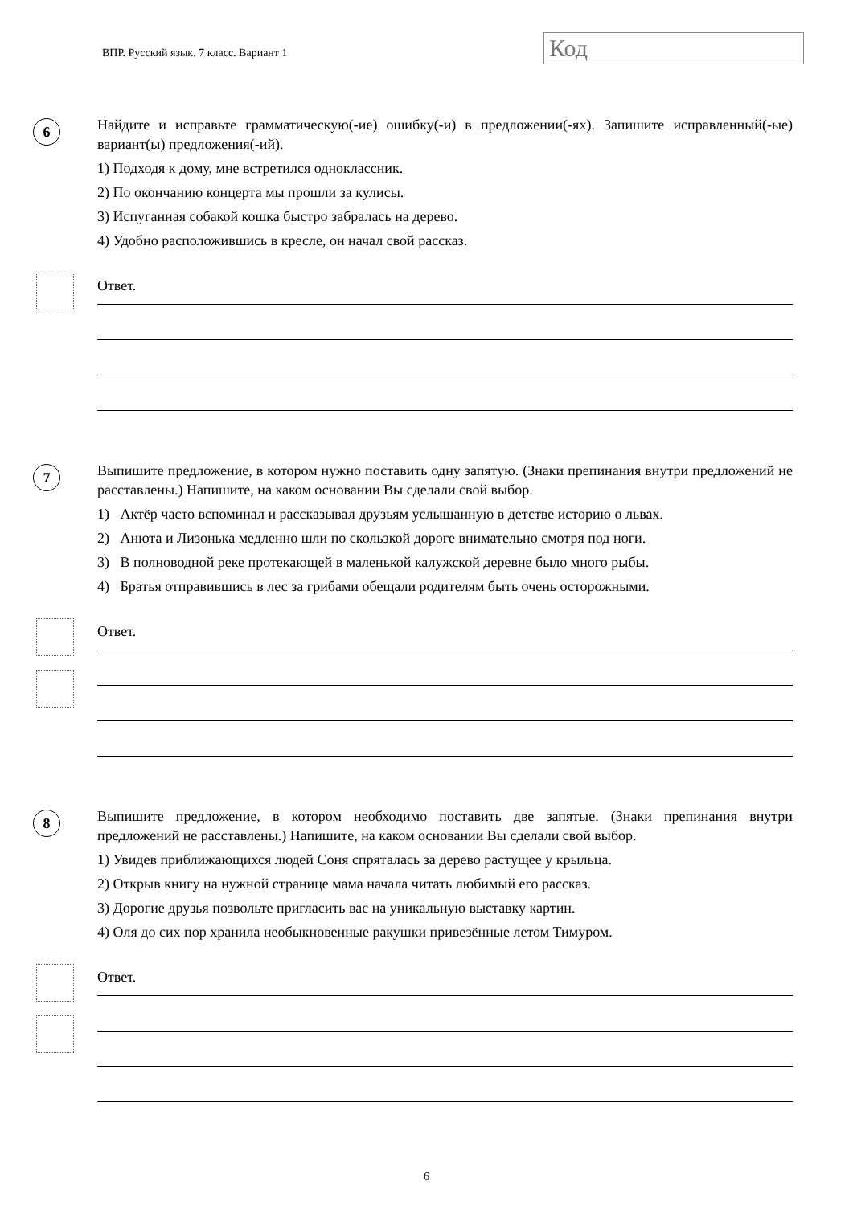ВПР. Русский язык. 7 класс. Вариант 1
Код
6
Найдите и исправьте грамматическую(-ие) ошибку(-и) в предложении(-ях). Запишите исправленный(-ые) вариант(ы) предложения(-ий).
1) Подходя к дому, мне встретился одноклассник.
2) По окончанию концерта мы прошли за кулисы.
3) Испуганная собакой кошка быстро забралась на дерево.
4) Удобно расположившись в кресле, он начал свой рассказ.
Ответ.
7
Выпишите предложение, в котором нужно поставить одну запятую. (Знаки препинания внутри предложений не расставлены.) Напишите, на каком основании Вы сделали свой выбор.
1) Актёр часто вспоминал и рассказывал друзьям услышанную в детстве историю о львах.
2) Анюта и Лизонька медленно шли по скользкой дороге внимательно смотря под ноги.
3) В полноводной реке протекающей в маленькой калужской деревне было много рыбы.
4) Братья отправившись в лес за грибами обещали родителям быть очень осторожными.
Ответ.
8
Выпишите предложение, в котором необходимо поставить две запятые. (Знаки препинания внутри предложений не расставлены.) Напишите, на каком основании Вы сделали свой выбор.
1) Увидев приближающихся людей Соня спряталась за дерево растущее у крыльца.
2) Открыв книгу на нужной странице мама начала читать любимый его рассказ.
3) Дорогие друзья позвольте пригласить вас на уникальную выставку картин.
4) Оля до сих пор хранила необыкновенные ракушки привезённые летом Тимуром.
Ответ.
6